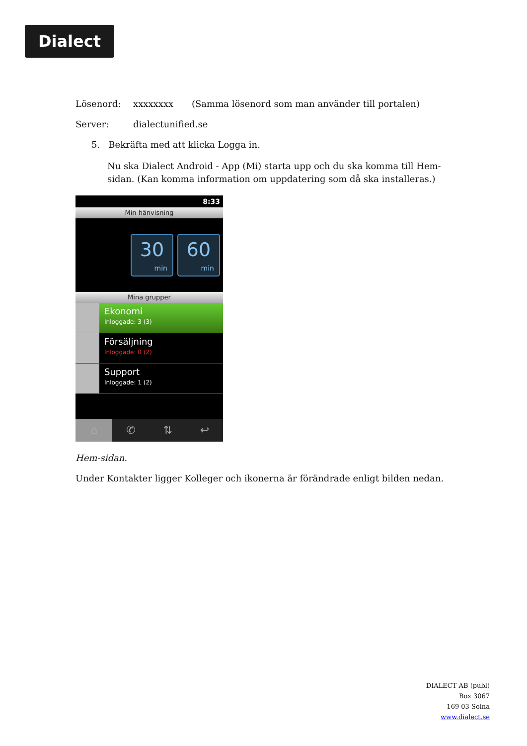Dialect
Lösenord: xxxxxxxx (Samma lösenord som man använder till portalen)
Server: dialectunified.se
5. Bekräfta med att klicka Logga in.
Nu ska Dialect Android - App (Mi) starta upp och du ska komma till Hem-sidan. (Kan komma information om uppdatering som då ska installeras.)
8:33
Min hänvisning
30
min
60
min
Mina grupper
Ekonomi
Inloggade: 3 (3)
Försäljning
Inloggade: 0 (2)
Support
Inloggade: 1 (2)
⌂ ✆ ⇅ ↩
Hem-sidan.
Under Kontakter ligger Kolleger och ikonerna är förändrade enligt bilden nedan.
DIALECT AB (publ)
Box 3067
169 03 Solna
www.dialect.se